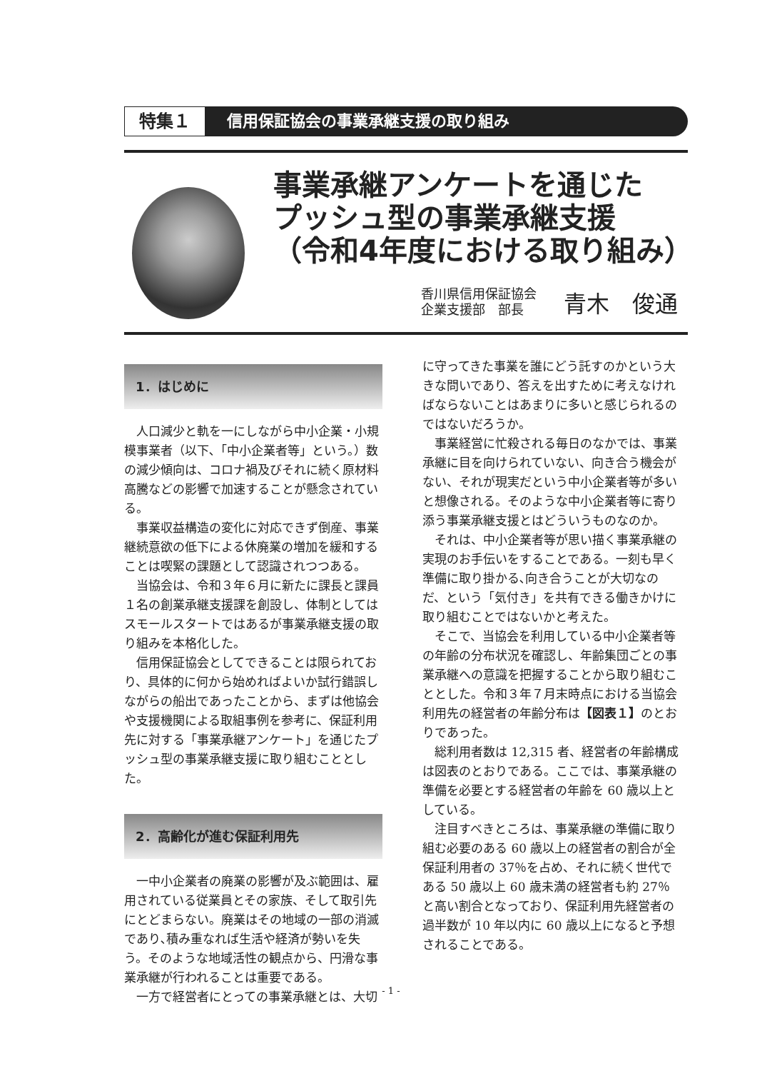特集１ 信用保証協会の事業承継支援の取り組み
事業承継アンケートを通じた
プッシュ型の事業承継支援
（令和4年度における取り組み）
香川県信用保証協会
企業支援部　部長
青木　俊通
1．はじめに
人口減少と軌を一にしながら中小企業・小規模事業者（以下､「中小企業者等」という。）数の減少傾向は、コロナ禍及びそれに続く原材料高騰などの影響で加速することが懸念されている。
事業収益構造の変化に対応できず倒産、事業継続意欲の低下による休廃業の増加を緩和することは喫緊の課題として認識されつつある。
当協会は、令和３年６月に新たに課長と課員１名の創業承継支援課を創設し、体制としてはスモールスタートではあるが事業承継支援の取り組みを本格化した。
信用保証協会としてできることは限られており、具体的に何から始めればよいか試行錯誤しながらの船出であったことから、まずは他協会や支援機関による取組事例を参考に、保証利用先に対する「事業承継アンケート」を通じたプッシュ型の事業承継支援に取り組むこととした。
2．高齢化が進む保証利用先
一中小企業者の廃業の影響が及ぶ範囲は、雇用されている従業員とその家族、そして取引先にとどまらない。廃業はその地域の一部の消滅であり､積み重なれば生活や経済が勢いを失う。そのような地域活性の観点から、円滑な事業承継が行われることは重要である。
一方で経営者にとっての事業承継とは、大切
に守ってきた事業を誰にどう託すのかという大きな問いであり、答えを出すために考えなければならないことはあまりに多いと感じられるのではないだろうか。
事業経営に忙殺される毎日のなかでは、事業承継に目を向けられていない、向き合う機会がない、それが現実だという中小企業者等が多いと想像される。そのような中小企業者等に寄り添う事業承継支援とはどういうものなのか。
それは、中小企業者等が思い描く事業承継の実現のお手伝いをすることである。一刻も早く準備に取り掛かる､向き合うことが大切なのだ、という「気付き」を共有できる働きかけに取り組むことではないかと考えた。
そこで、当協会を利用している中小企業者等の年齢の分布状況を確認し、年齢集団ごとの事業承継への意識を把握することから取り組むこととした。令和３年７月末時点における当協会利用先の経営者の年齢分布は【図表１】のとおりであった。
総利用者数は 12,315 者、経営者の年齢構成は図表のとおりである。ここでは、事業承継の準備を必要とする経営者の年齢を 60 歳以上としている。
注目すべきところは、事業承継の準備に取り組む必要のある 60 歳以上の経営者の割合が全保証利用者の 37％を占め、それに続く世代である 50 歳以上 60 歳未満の経営者も約 27％と高い割合となっており、保証利用先経営者の過半数が 10 年以内に 60 歳以上になると予想されることである。
- 1 -